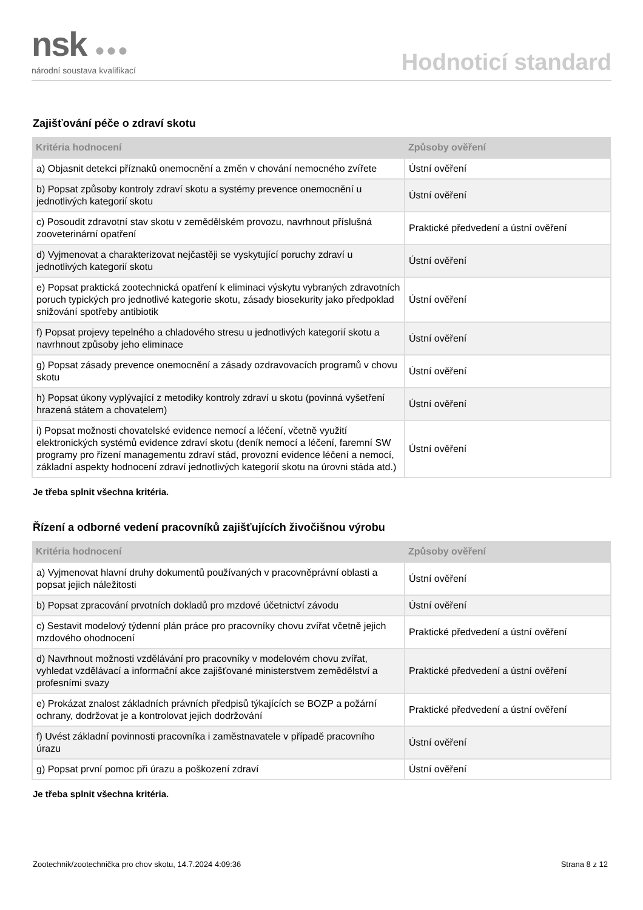nsk ●●●
národní soustava kvalifikací
Hodnoticí standard
Zajišťování péče o zdraví skotu
| Kritéria hodnocení | Způsoby ověření |
| --- | --- |
| a) Objasnit detekci příznaků onemocnění a změn v chování nemocného zvířete | Ústní ověření |
| b) Popsat způsoby kontroly zdraví skotu a systémy prevence onemocnění u jednotlivých kategorií skotu | Ústní ověření |
| c) Posoudit zdravotní stav skotu v zemědělském provozu, navrhnout příslušná zooveterinární opatření | Praktické předvedení a ústní ověření |
| d) Vyjmenovat a charakterizovat nejčastěji se vyskytující poruchy zdraví u jednotlivých kategorií skotu | Ústní ověření |
| e) Popsat praktická zootechnická opatření k eliminaci výskytu vybraných zdravotních poruch typických pro jednotlivé kategorie skotu, zásady biosekurity jako předpoklad snižování spotřeby antibiotik | Ústní ověření |
| f) Popsat projevy tepelného a chladového stresu u jednotlivých kategorií skotu a navrhnout způsoby jeho eliminace | Ústní ověření |
| g) Popsat zásady prevence onemocnění a zásady ozdravovacích programů v chovu skotu | Ústní ověření |
| h) Popsat úkony vyplývající z metodiky kontroly zdraví u skotu (povinná vyšetření hrazená státem a chovatelem) | Ústní ověření |
| i) Popsat možnosti chovatelské evidence nemocí a léčení, včetně využití elektronických systémů evidence zdraví skotu (deník nemocí a léčení, faremní SW programy pro řízení managementu zdraví stád, provozní evidence léčení a nemocí, základní aspekty hodnocení zdraví jednotlivých kategorií skotu na úrovni stáda atd.) | Ústní ověření |
Je třeba splnit všechna kritéria.
Řízení a odborné vedení pracovníků zajišťujících živočišnou výrobu
| Kritéria hodnocení | Způsoby ověření |
| --- | --- |
| a) Vyjmenovat hlavní druhy dokumentů používaných v pracovněprávní oblasti a popsat jejich náležitosti | Ústní ověření |
| b) Popsat zpracování prvotních dokladů pro mzdové účetnictví závodu | Ústní ověření |
| c) Sestavit modelový týdenní plán práce pro pracovníky chovu zvířat včetně jejich mzdového ohodnocení | Praktické předvedení a ústní ověření |
| d) Navrhnout možnosti vzdělávání pro pracovníky v modelovém chovu zvířat, vyhledat vzdělávací a informační akce zajišťované ministerstvem zemědělství a profesními svazy | Praktické předvedení a ústní ověření |
| e) Prokázat znalost základních právních předpisů týkajících se BOZP a požární ochrany, dodržovat je a kontrolovat jejich dodržování | Praktické předvedení a ústní ověření |
| f) Uvést základní povinnosti pracovníka i zaměstnavatele v případě pracovního úrazu | Ústní ověření |
| g) Popsat první pomoc při úrazu a poškození zdraví | Ústní ověření |
Je třeba splnit všechna kritéria.
Zootechnik/zootechnička pro chov skotu, 14.7.2024 4:09:36 Strana 8 z 12